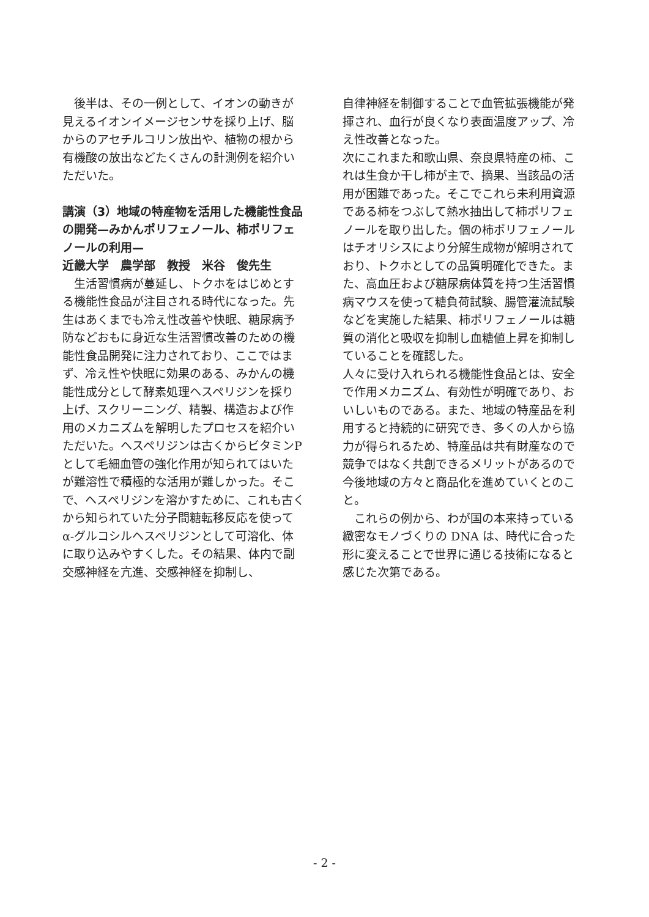後半は、その一例として、イオンの動きが見えるイオンイメージセンサを採り上げ、脳からのアセチルコリン放出や、植物の根から有機酸の放出などたくさんの計測例を紹介いただいた。
講演（3）地域の特産物を活用した機能性食品の開発—みかんポリフェノール、柿ポリフェノールの利用—
近畿大学　農学部　教授　米谷　俊先生
　生活習慣病が蔓延し、トクホをはじめとする機能性食品が注目される時代になった。先生はあくまでも冷え性改善や快眠、糖尿病予防などおもに身近な生活習慣改善のための機能性食品開発に注力されており、ここではまず、冷え性や快眠に効果のある、みかんの機能性成分として酵素処理ヘスペリジンを採り上げ、スクリーニング、精製、構造および作用のメカニズムを解明したプロセスを紹介いただいた。ヘスペリジンは古くからビタミンP として毛細血管の強化作用が知られてはいたが難溶性で積極的な活用が難しかった。そこで、ヘスペリジンを溶かすために、これも古くから知られていた分子間糖転移反応を使ってα-グルコシルヘスペリジンとして可溶化、体に取り込みやすくした。その結果、体内で副交感神経を亢進、交感神経を抑制し、
自律神経を制御することで血管拡張機能が発揮され、血行が良くなり表面温度アップ、冷え性改善となった。
次にこれまた和歌山県、奈良県特産の柿、これは生食か干し柿が主で、摘果、当該品の活用が困難であった。そこでこれら未利用資源である柿をつぶして熱水抽出して柿ポリフェノールを取り出した。個の柿ポリフェノールはチオリシスにより分解生成物が解明されており、トクホとしての品質明確化できた。また、高血圧および糖尿病体質を持つ生活習慣病マウスを使って糖負荷試験、腸管灌流試験などを実施した結果、柿ポリフェノールは糖質の消化と吸収を抑制し血糖値上昇を抑制していることを確認した。
人々に受け入れられる機能性食品とは、安全で作用メカニズム、有効性が明確であり、おいしいものである。また、地域の特産品を利用すると持続的に研究でき、多くの人から協力が得られるため、特産品は共有財産なので競争ではなく共創できるメリットがあるので今後地域の方々と商品化を進めていくとのこと。
　これらの例から、わが国の本来持っている緻密なモノづくりの DNA は、時代に合った形に変えることで世界に通じる技術になると感じた次第である。
- 2 -